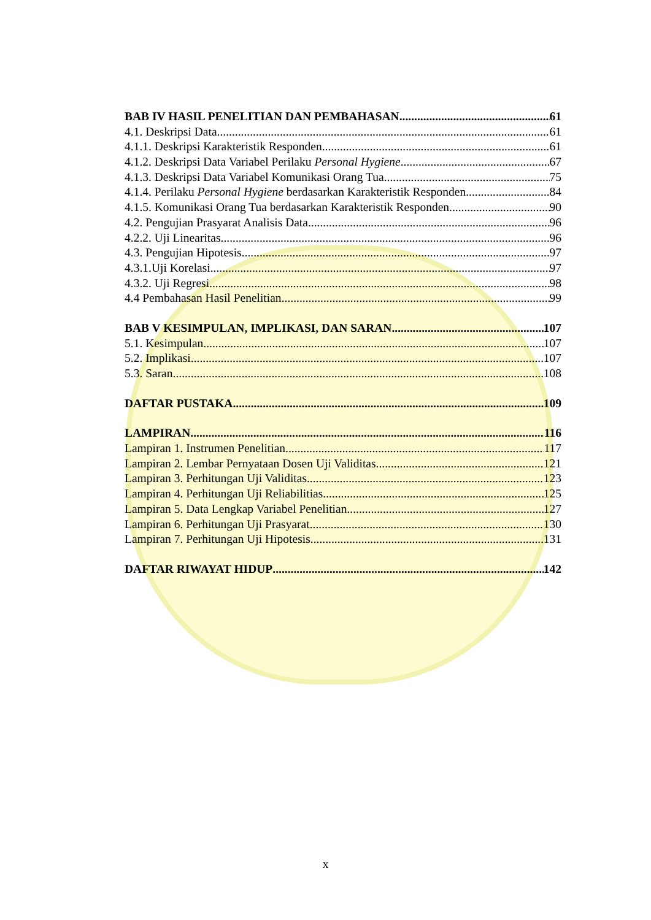BAB IV HASIL PENELITIAN DAN PEMBAHASAN 61
4.1. Deskripsi Data 61
4.1.1. Deskripsi Karakteristik Responden 61
4.1.2. Deskripsi Data Variabel Perilaku Personal Hygiene 67
4.1.3. Deskripsi Data Variabel Komunikasi Orang Tua 75
4.1.4. Perilaku Personal Hygiene berdasarkan Karakteristik Responden 84
4.1.5. Komunikasi Orang Tua berdasarkan Karakteristik Responden 90
4.2. Pengujian Prasyarat Analisis Data 96
4.2.2. Uji Linearitas 96
4.3. Pengujian Hipotesis 97
4.3.1.Uji Korelasi 97
4.3.2. Uji Regresi 98
4.4 Pembahasan Hasil Penelitian 99
BAB V KESIMPULAN, IMPLIKASI, DAN SARAN 107
5.1. Kesimpulan 107
5.2. Implikasi 107
5.3. Saran 108
DAFTAR PUSTAKA 109
LAMPIRAN 116
Lampiran 1. Instrumen Penelitian 117
Lampiran 2. Lembar Pernyataan Dosen Uji Validitas 121
Lampiran 3. Perhitungan Uji Validitas 123
Lampiran 4. Perhitungan Uji Reliabilitias 125
Lampiran 5. Data Lengkap Variabel Penelitian 127
Lampiran 6. Perhitungan Uji Prasyarat 130
Lampiran 7. Perhitungan Uji Hipotesis 131
DAFTAR RIWAYAT HIDUP 142
x